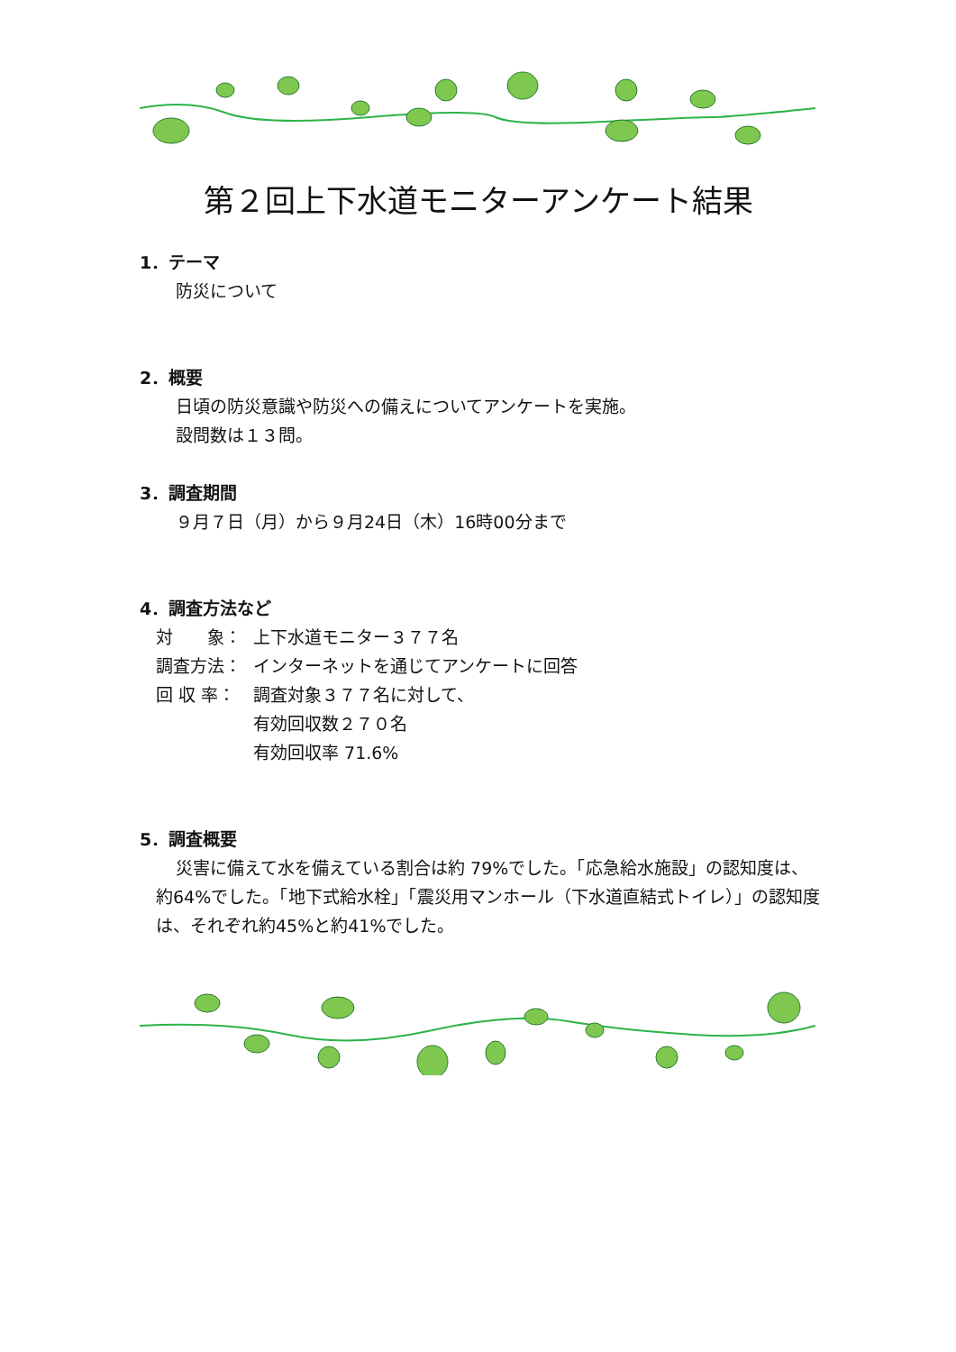第２回上下水道モニターアンケート結果
1．テーマ
防災について
2．概要
日頃の防災意識や防災への備えについてアンケートを実施。
設問数は１３問。
3．調査期間
９月７日（月）から９月24日（木）16時00分まで
4．調査方法など
対　　象： 上下水道モニター３７７名
調査方法： インターネットを通じてアンケートに回答
回 収 率： 調査対象３７７名に対して、
有効回収数２７０名
有効回収率 71.6%
5．調査概要
災害に備えて水を備えている割合は約 79%でした。「応急給水施設」の認知度は、約64%でした。「地下式給水栓」「震災用マンホール（下水道直結式トイレ）」の認知度は、それぞれ約45%と約41%でした。